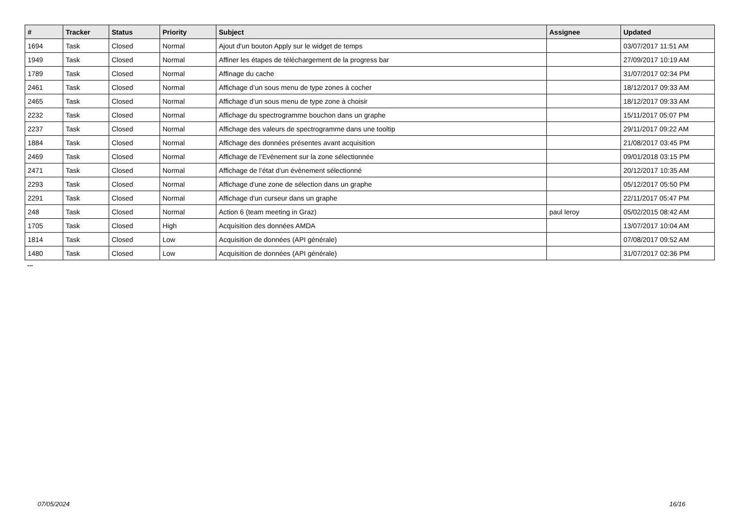| # | Tracker | Status | Priority | Subject | Assignee | Updated |
| --- | --- | --- | --- | --- | --- | --- |
| 1694 | Task | Closed | Normal | Ajout d'un bouton Apply sur le widget de temps | | 03/07/2017 11:51 AM |
| 1949 | Task | Closed | Normal | Affiner les étapes de téléchargement de la progress bar | | 27/09/2017 10:19 AM |
| 1789 | Task | Closed | Normal | Affinage du cache | | 31/07/2017 02:34 PM |
| 2461 | Task | Closed | Normal | Affichage d’un sous menu de type zones à cocher | | 18/12/2017 09:33 AM |
| 2465 | Task | Closed | Normal | Affichage d’un sous menu de type zone à choisir | | 18/12/2017 09:33 AM |
| 2232 | Task | Closed | Normal | Affichage du spectrogramme bouchon dans un graphe | | 15/11/2017 05:07 PM |
| 2237 | Task | Closed | Normal | Affichage des valeurs de spectrogramme dans une tooltip | | 29/11/2017 09:22 AM |
| 1884 | Task | Closed | Normal | Affichage des données présentes avant acquisition | | 21/08/2017 03:45 PM |
| 2469 | Task | Closed | Normal | Affichage de l’Evènement sur la zone sélectionnée | | 09/01/2018 03:15 PM |
| 2471 | Task | Closed | Normal | Affichage de l’état d’un évènement sélectionné | | 20/12/2017 10:35 AM |
| 2293 | Task | Closed | Normal | Affichage d'une zone de sélection dans un graphe | | 05/12/2017 05:50 PM |
| 2291 | Task | Closed | Normal | Affichage d'un curseur dans un graphe | | 22/11/2017 05:47 PM |
| 248 | Task | Closed | Normal | Action 6 (team meeting in Graz) | paul leroy | 05/02/2015 08:42 AM |
| 1705 | Task | Closed | High | Acquisition des données AMDA | | 13/07/2017 10:04 AM |
| 1814 | Task | Closed | Low | Acquisition de données (API générale) | | 07/08/2017 09:52 AM |
| 1480 | Task | Closed | Low | Acquisition de données (API générale) | | 31/07/2017 02:36 PM |
...
07/05/2024 16/16